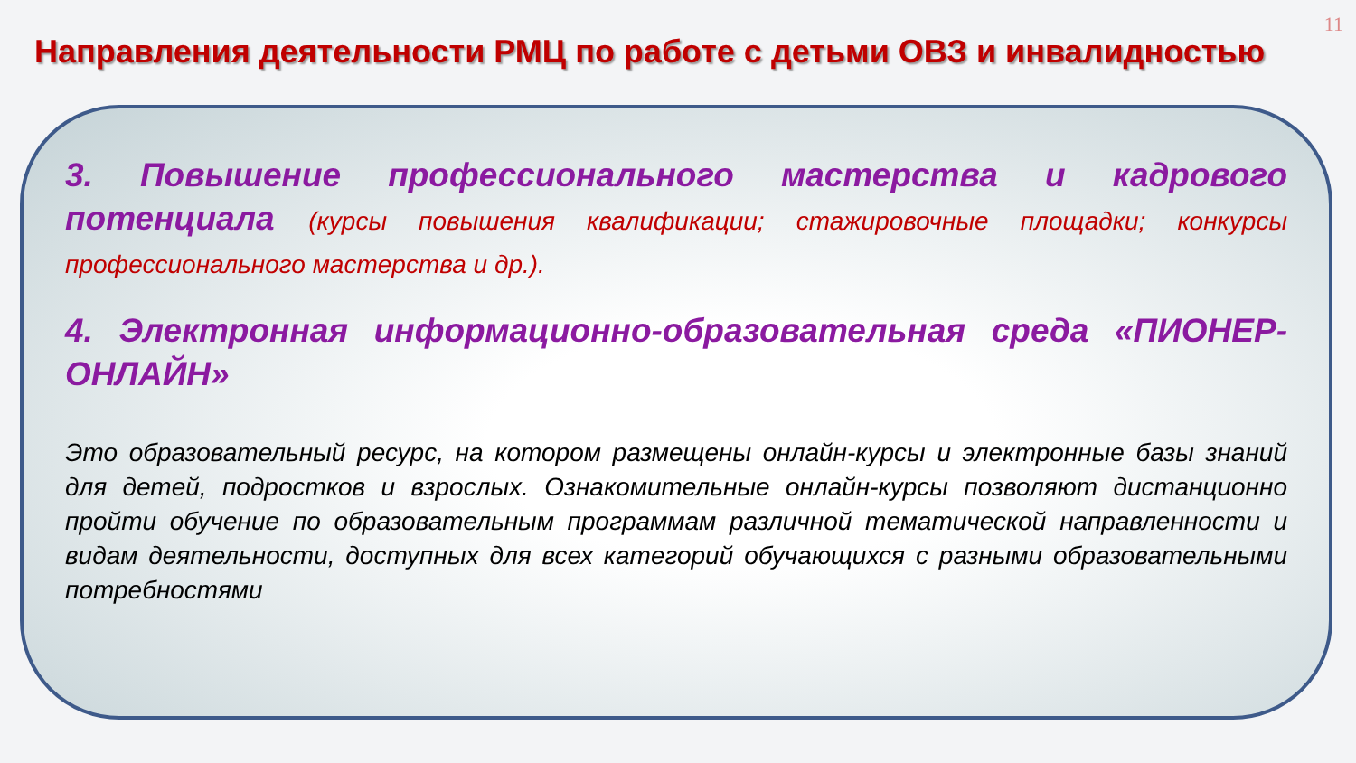11
Направления деятельности РМЦ по работе с детьми ОВЗ и инвалидностью
3. Повышение профессионального мастерства и кадрового потенциала (курсы повышения квалификации; стажировочные площадки; конкурсы профессионального мастерства и др.).
4. Электронная информационно-образовательная среда «ПИОНЕР-ОНЛАЙН»
Это образовательный ресурс, на котором размещены онлайн-курсы и электронные базы знаний для детей, подростков и взрослых. Ознакомительные онлайн-курсы позволяют дистанционно пройти обучение по образовательным программам различной тематической направленности и видам деятельности, доступных для всех категорий обучающихся с разными образовательными потребностями